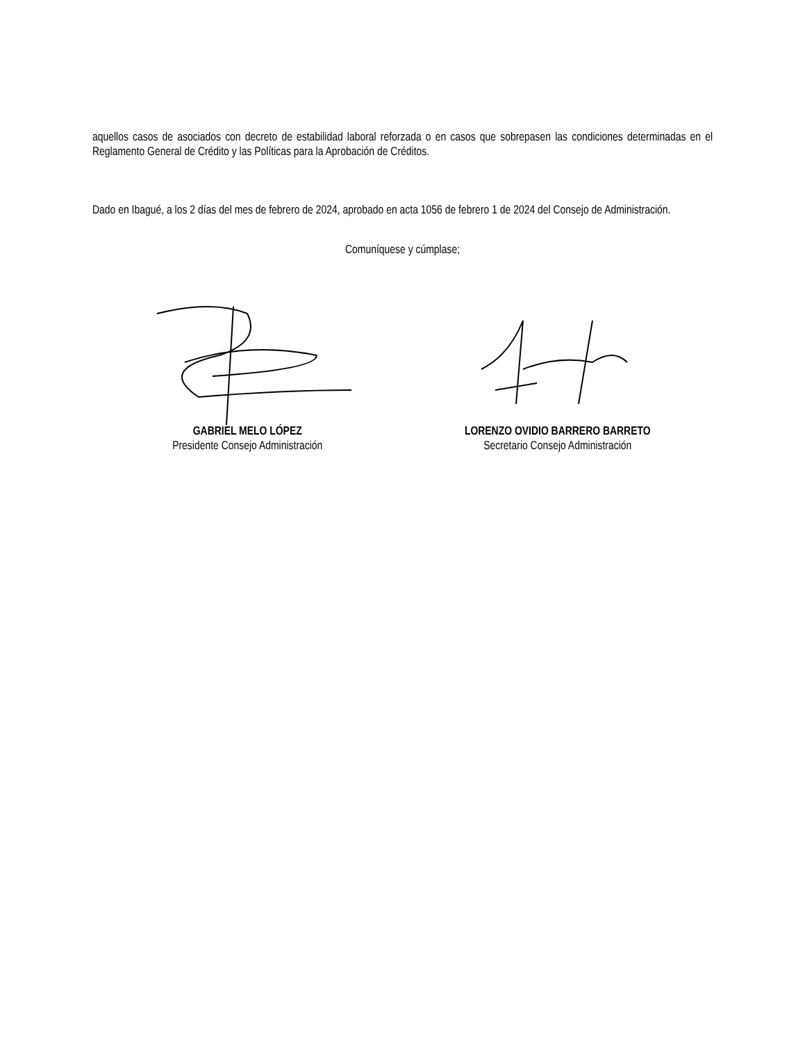aquellos casos de asociados con decreto de estabilidad laboral reforzada o en casos que sobrepasen las condiciones determinadas en el Reglamento General de Crédito y las Políticas para la Aprobación de Créditos.
Dado en Ibagué, a los 2 días del mes de febrero de 2024, aprobado en acta 1056 de febrero 1 de 2024 del Consejo de Administración.
Comuníquese y cúmplase;
GABRIEL MELO LÓPEZ
Presidente Consejo Administración
LORENZO OVIDIO BARRERO BARRETO
Secretario Consejo Administración